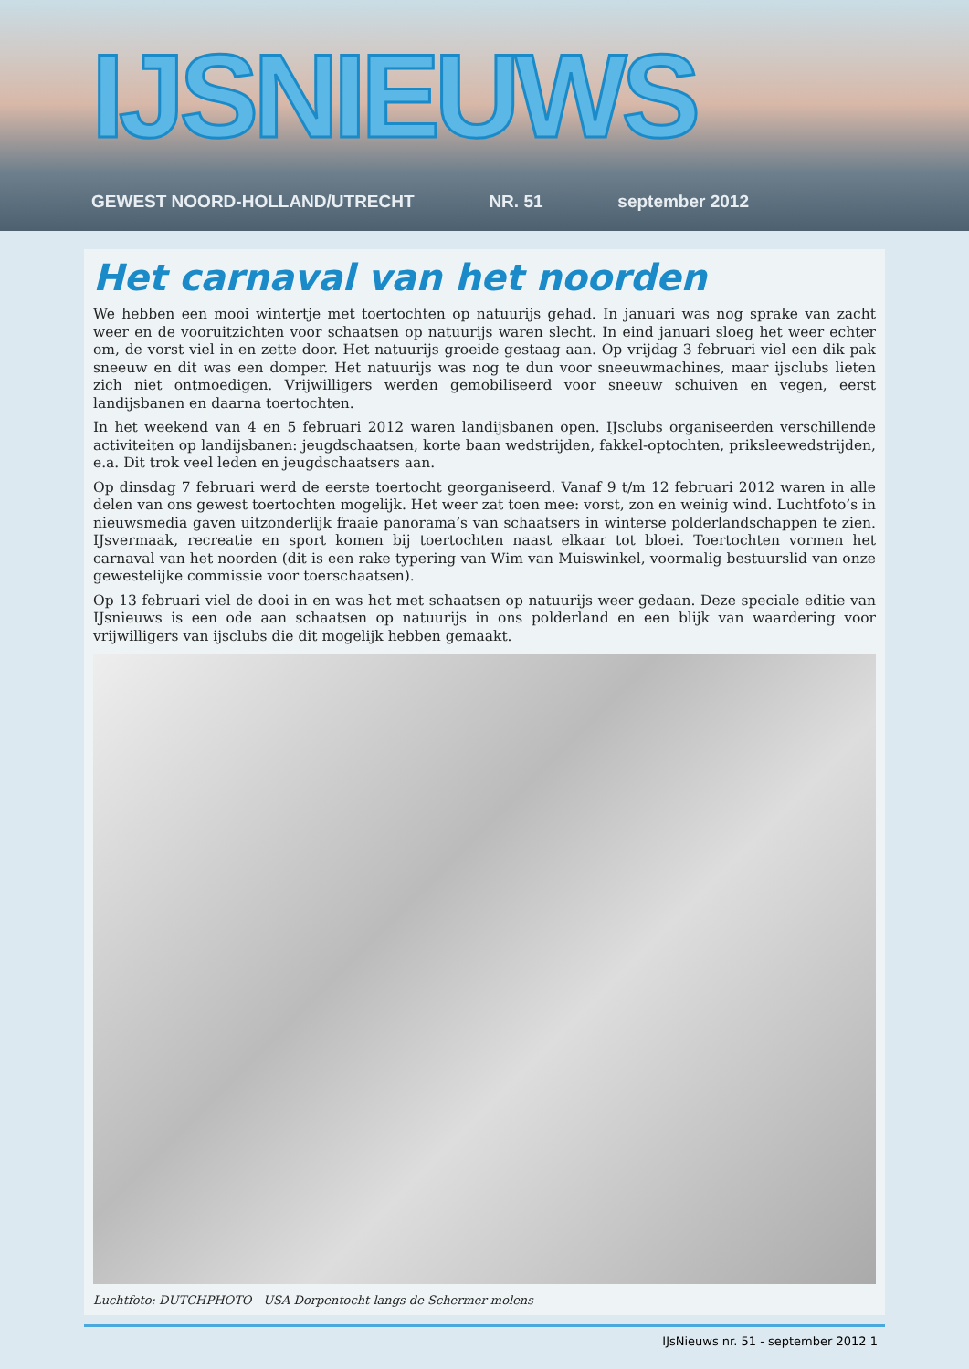IJSNIEUWS
GEWEST NOORD-HOLLAND/UTRECHT NR. 51 september 2012
Het carnaval van het noorden
We hebben een mooi wintertje met toertochten op natuurijs gehad. In januari was nog sprake van zacht weer en de vooruitzichten voor schaatsen op natuurijs waren slecht. In eind januari sloeg het weer echter om, de vorst viel in en zette door. Het natuurijs groeide gestaag aan. Op vrijdag 3 februari viel een dik pak sneeuw en dit was een domper. Het natuurijs was nog te dun voor sneeuwmachines, maar ijsclubs lieten zich niet ontmoedigen. Vrijwilligers werden gemobiliseerd voor sneeuw schuiven en vegen, eerst landijsbanen en daarna toertochten.
In het weekend van 4 en 5 februari 2012 waren landijsbanen open. IJsclubs organiseerden verschillende activiteiten op landijsbanen: jeugdschaatsen, korte baan wedstrijden, fakkel-optochten, priksleewedstrijden, e.a. Dit trok veel leden en jeugdschaatsers aan.
Op dinsdag 7 februari werd de eerste toertocht georganiseerd. Vanaf 9 t/m 12 februari 2012 waren in alle delen van ons gewest toertochten mogelijk. Het weer zat toen mee: vorst, zon en weinig wind. Luchtfoto’s in nieuwsmedia gaven uitzonderlijk fraaie panorama’s van schaatsers in winterse polderlandschappen te zien. IJsvermaak, recreatie en sport komen bij toertochten naast elkaar tot bloei. Toertochten vormen het carnaval van het noorden (dit is een rake typering van Wim van Muiswinkel, voormalig bestuurslid van onze gewestelijke commissie voor toerschaatsen).
Op 13 februari viel de dooi in en was het met schaatsen op natuurijs weer gedaan. Deze speciale editie van IJsnieuws is een ode aan schaatsen op natuurijs in ons polderland en een blijk van waardering voor vrijwilligers van ijsclubs die dit mogelijk hebben gemaakt.
Luchtfoto: DUTCHPHOTO - USA Dorpentocht langs de Schermer molens
IJsNieuws nr. 51 - september 2012 1